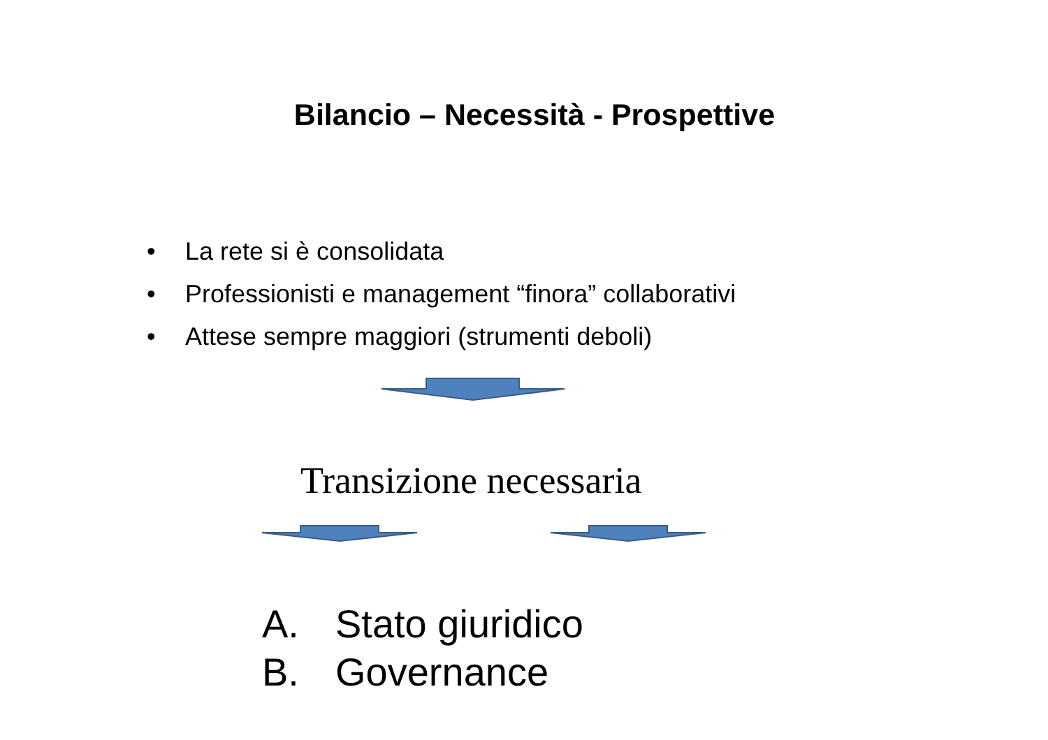Bilancio – Necessità - Prospettive
• La rete si è consolidata
• Professionisti e management “finora” collaborativi
• Attese sempre maggiori (strumenti deboli)
Transizione necessaria
A. Stato giuridico
B. Governance